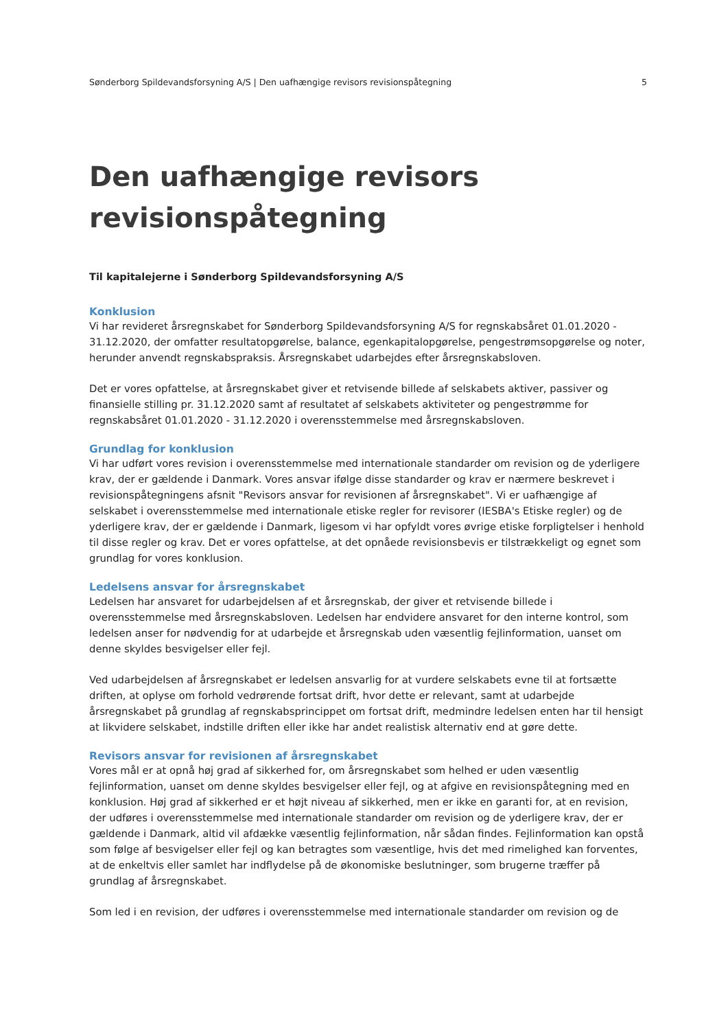Sønderborg Spildevandsforsyning A/S | Den uafhængige revisors revisionspåtegning 5
Den uafhængige revisors
revisionspåtegning
Til kapitalejerne i Sønderborg Spildevandsforsyning A/S
Konklusion
Vi har revideret årsregnskabet for Sønderborg Spildevandsforsyning A/S for regnskabsåret 01.01.2020 - 31.12.2020, der omfatter resultatopgørelse, balance, egenkapitalopgørelse, pengestrømsopgørelse og noter, herunder anvendt regnskabspraksis. Årsregnskabet udarbejdes efter årsregnskabsloven.
Det er vores opfattelse, at årsregnskabet giver et retvisende billede af selskabets aktiver, passiver og finansielle stilling pr. 31.12.2020 samt af resultatet af selskabets aktiviteter og pengestrømme for regnskabsåret 01.01.2020 - 31.12.2020 i overensstemmelse med årsregnskabsloven.
Grundlag for konklusion
Vi har udført vores revision i overensstemmelse med internationale standarder om revision og de yderligere krav, der er gældende i Danmark. Vores ansvar ifølge disse standarder og krav er nærmere beskrevet i revisionspåtegningens afsnit "Revisors ansvar for revisionen af årsregnskabet". Vi er uafhængige af selskabet i overensstemmelse med internationale etiske regler for revisorer (IESBA's Etiske regler) og de yderligere krav, der er gældende i Danmark, ligesom vi har opfyldt vores øvrige etiske forpligtelser i henhold til disse regler og krav. Det er vores opfattelse, at det opnåede revisionsbevis er tilstrækkeligt og egnet som grundlag for vores konklusion.
Ledelsens ansvar for årsregnskabet
Ledelsen har ansvaret for udarbejdelsen af et årsregnskab, der giver et retvisende billede i overensstemmelse med årsregnskabsloven. Ledelsen har endvidere ansvaret for den interne kontrol, som ledelsen anser for nødvendig for at udarbejde et årsregnskab uden væsentlig fejlinformation, uanset om denne skyldes besvigelser eller fejl.
Ved udarbejdelsen af årsregnskabet er ledelsen ansvarlig for at vurdere selskabets evne til at fortsætte driften, at oplyse om forhold vedrørende fortsat drift, hvor dette er relevant, samt at udarbejde årsregnskabet på grundlag af regnskabsprincippet om fortsat drift, medmindre ledelsen enten har til hensigt at likvidere selskabet, indstille driften eller ikke har andet realistisk alternativ end at gøre dette.
Revisors ansvar for revisionen af årsregnskabet
Vores mål er at opnå høj grad af sikkerhed for, om årsregnskabet som helhed er uden væsentlig fejlinformation, uanset om denne skyldes besvigelser eller fejl, og at afgive en revisionspåtegning med en konklusion. Høj grad af sikkerhed er et højt niveau af sikkerhed, men er ikke en garanti for, at en revision, der udføres i overensstemmelse med internationale standarder om revision og de yderligere krav, der er gældende i Danmark, altid vil afdække væsentlig fejlinformation, når sådan findes. Fejlinformation kan opstå som følge af besvigelser eller fejl og kan betragtes som væsentlige, hvis det med rimelighed kan forventes, at de enkeltvis eller samlet har indflydelse på de økonomiske beslutninger, som brugerne træffer på grundlag af årsregnskabet.
Som led i en revision, der udføres i overensstemmelse med internationale standarder om revision og de